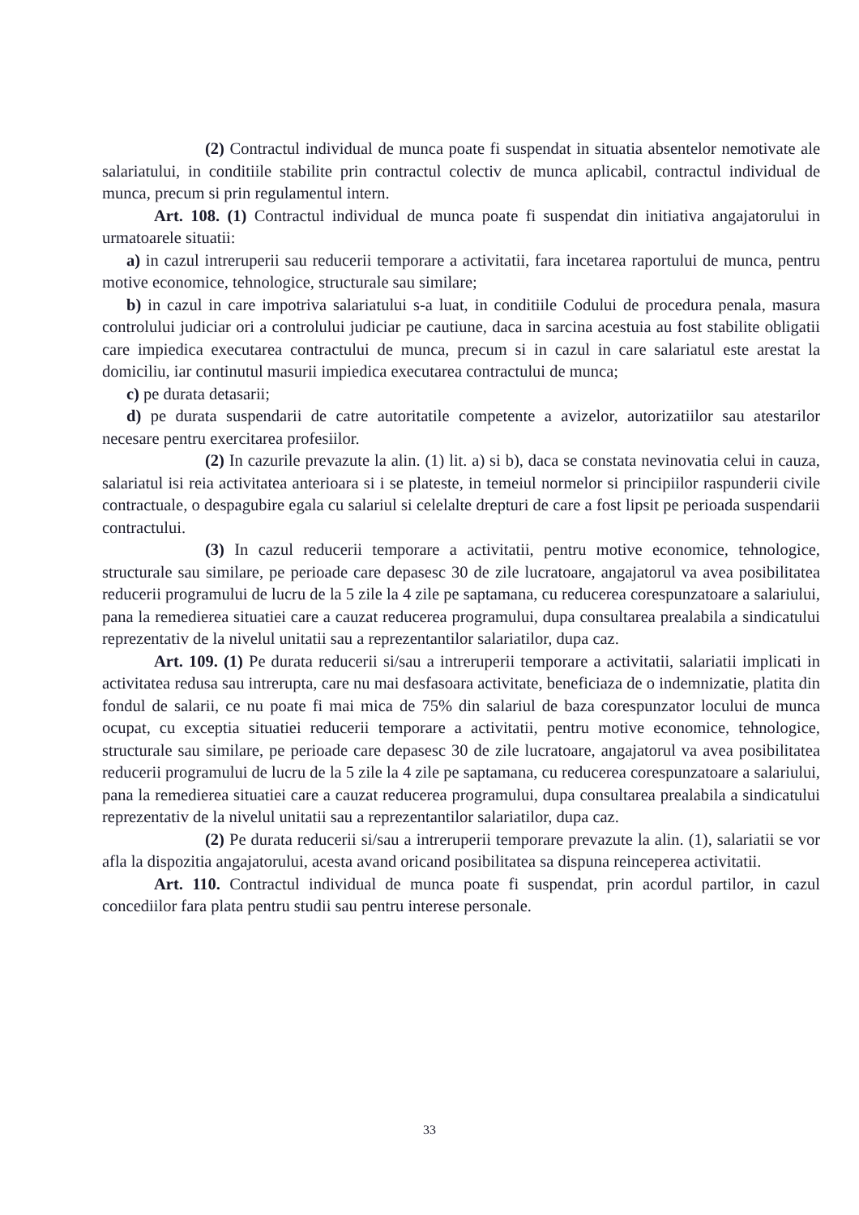(2) Contractul individual de munca poate fi suspendat in situatia absentelor nemotivate ale salariatului, in conditiile stabilite prin contractul colectiv de munca aplicabil, contractul individual de munca, precum si prin regulamentul intern.
Art. 108. (1) Contractul individual de munca poate fi suspendat din initiativa angajatorului in urmatoarele situatii:
a) in cazul intreruperii sau reducerii temporare a activitatii, fara incetarea raportului de munca, pentru motive economice, tehnologice, structurale sau similare;
b) in cazul in care impotriva salariatului s-a luat, in conditiile Codului de procedura penala, masura controlului judiciar ori a controlului judiciar pe cautiune, daca in sarcina acestuia au fost stabilite obligatii care impiedica executarea contractului de munca, precum si in cazul in care salariatul este arestat la domiciliu, iar continutul masurii impiedica executarea contractului de munca;
c) pe durata detasarii;
d) pe durata suspendarii de catre autoritatile competente a avizelor, autorizatiilor sau atestarilor necesare pentru exercitarea profesiilor.
(2) In cazurile prevazute la alin. (1) lit. a) si b), daca se constata nevinovatia celui in cauza, salariatul isi reia activitatea anterioara si i se plateste, in temeiul normelor si principiilor raspunderii civile contractuale, o despagubire egala cu salariul si celelalte drepturi de care a fost lipsit pe perioada suspendarii contractului.
(3) In cazul reducerii temporare a activitatii, pentru motive economice, tehnologice, structurale sau similare, pe perioade care depasesc 30 de zile lucratoare, angajatorul va avea posibilitatea reducerii programului de lucru de la 5 zile la 4 zile pe saptamana, cu reducerea corespunzatoare a salariului, pana la remedierea situatiei care a cauzat reducerea programului, dupa consultarea prealabila a sindicatului reprezentativ de la nivelul unitatii sau a reprezentantilor salariatilor, dupa caz.
Art. 109. (1) Pe durata reducerii si/sau a intreruperii temporare a activitatii, salariatii implicati in activitatea redusa sau intrerupta, care nu mai desfasoara activitate, beneficiaza de o indemnizatie, platita din fondul de salarii, ce nu poate fi mai mica de 75% din salariul de baza corespunzator locului de munca ocupat, cu exceptia situatiei reducerii temporare a activitatii, pentru motive economice, tehnologice, structurale sau similare, pe perioade care depasesc 30 de zile lucratoare, angajatorul va avea posibilitatea reducerii programului de lucru de la 5 zile la 4 zile pe saptamana, cu reducerea corespunzatoare a salariului, pana la remedierea situatiei care a cauzat reducerea programului, dupa consultarea prealabila a sindicatului reprezentativ de la nivelul unitatii sau a reprezentantilor salariatilor, dupa caz.
(2) Pe durata reducerii si/sau a intreruperii temporare prevazute la alin. (1), salariatii se vor afla la dispozitia angajatorului, acesta avand oricand posibilitatea sa dispuna reinceperea activitatii.
Art. 110. Contractul individual de munca poate fi suspendat, prin acordul partilor, in cazul concediilor fara plata pentru studii sau pentru interese personale.
33